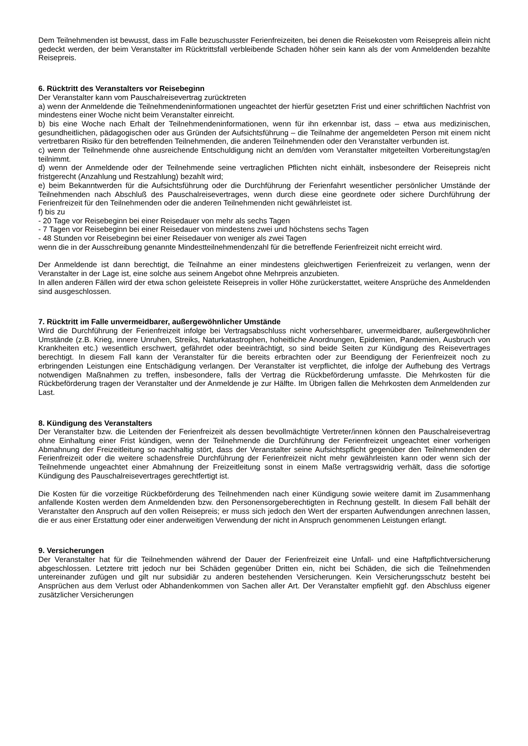Dem Teilnehmenden ist bewusst, dass im Falle bezuschusster Ferienfreizeiten, bei denen die Reisekosten vom Reisepreis allein nicht gedeckt werden, der beim Veranstalter im Rücktrittsfall verbleibende Schaden höher sein kann als der vom Anmeldenden bezahlte Reisepreis.
6. Rücktritt des Veranstalters vor Reisebeginn
Der Veranstalter kann vom Pauschalreisevertrag zurücktreten
a) wenn der Anmeldende die Teilnehmendeninformationen ungeachtet der hierfür gesetzten Frist und einer schriftlichen Nachfrist von mindestens einer Woche nicht beim Veranstalter einreicht.
b) bis eine Woche nach Erhalt der Teilnehmendeninformationen, wenn für ihn erkennbar ist, dass – etwa aus medizinischen, gesundheitlichen, pädagogischen oder aus Gründen der Aufsichtsführung – die Teilnahme der angemeldeten Person mit einem nicht vertretbaren Risiko für den betreffenden Teilnehmenden, die anderen Teilnehmenden oder den Veranstalter verbunden ist.
c) wenn der Teilnehmende ohne ausreichende Entschuldigung nicht an dem/den vom Veranstalter mitgeteilten Vorbereitungstag/en teilnimmt.
d) wenn der Anmeldende oder der Teilnehmende seine vertraglichen Pflichten nicht einhält, insbesondere der Reisepreis nicht fristgerecht (Anzahlung und Restzahlung) bezahlt wird;
e) beim Bekanntwerden für die Aufsichtsführung oder die Durchführung der Ferienfahrt wesentlicher persönlicher Umstände der Teilnehmenden nach Abschluß des Pauschalreisevertrages, wenn durch diese eine geordnete oder sichere Durchführung der Ferienfreizeit für den Teilnehmenden oder die anderen Teilnehmenden nicht gewährleistet ist.
f) bis zu
- 20 Tage vor Reisebeginn bei einer Reisedauer von mehr als sechs Tagen
- 7 Tagen vor Reisebeginn bei einer Reisedauer von mindestens zwei und höchstens sechs Tagen
- 48 Stunden vor Reisebeginn bei einer Reisedauer von weniger als zwei Tagen
wenn die in der Ausschreibung genannte Mindestteilnehmendenzahl für die betreffende Ferienfreizeit nicht erreicht wird.
Der Anmeldende ist dann berechtigt, die Teilnahme an einer mindestens gleichwertigen Ferienfreizeit zu verlangen, wenn der Veranstalter in der Lage ist, eine solche aus seinem Angebot ohne Mehrpreis anzubieten.
In allen anderen Fällen wird der etwa schon geleistete Reisepreis in voller Höhe zurückerstattet, weitere Ansprüche des Anmeldenden sind ausgeschlossen.
7. Rücktritt im Falle unvermeidbarer, außergewöhnlicher Umstände
Wird die Durchführung der Ferienfreizeit infolge bei Vertragsabschluss nicht vorhersehbarer, unvermeidbarer, außergewöhnlicher Umstände (z.B. Krieg, innere Unruhen, Streiks, Naturkatastrophen, hoheitliche Anordnungen, Epidemien, Pandemien, Ausbruch von Krankheiten etc.) wesentlich erschwert, gefährdet oder beeinträchtigt, so sind beide Seiten zur Kündigung des Reisevertrages berechtigt. In diesem Fall kann der Veranstalter für die bereits erbrachten oder zur Beendigung der Ferienfreizeit noch zu erbringenden Leistungen eine Entschädigung verlangen. Der Veranstalter ist verpflichtet, die infolge der Aufhebung des Vertrags notwendigen Maßnahmen zu treffen, insbesondere, falls der Vertrag die Rückbeförderung umfasste. Die Mehrkosten für die Rückbeförderung tragen der Veranstalter und der Anmeldende je zur Hälfte. Im Übrigen fallen die Mehrkosten dem Anmeldenden zur Last.
8. Kündigung des Veranstalters
Der Veranstalter bzw. die Leitenden der Ferienfreizeit als dessen bevollmächtigte Vertreter/innen können den Pauschalreisevertrag ohne Einhaltung einer Frist kündigen, wenn der Teilnehmende die Durchführung der Ferienfreizeit ungeachtet einer vorherigen Abmahnung der Freizeitleitung so nachhaltig stört, dass der Veranstalter seine Aufsichtspflicht gegenüber den Teilnehmenden der Ferienfreizeit oder die weitere schadensfreie Durchführung der Ferienfreizeit nicht mehr gewährleisten kann oder wenn sich der Teilnehmende ungeachtet einer Abmahnung der Freizeitleitung sonst in einem Maße vertragswidrig verhält, dass die sofortige Kündigung des Pauschalreisevertrages gerechtfertigt ist.
Die Kosten für die vorzeitige Rückbeförderung des Teilnehmenden nach einer Kündigung sowie weitere damit im Zusammenhang anfallende Kosten werden dem Anmeldenden bzw. den Personensorgeberechtigten in Rechnung gestellt. In diesem Fall behält der Veranstalter den Anspruch auf den vollen Reisepreis; er muss sich jedoch den Wert der ersparten Aufwendungen anrechnen lassen, die er aus einer Erstattung oder einer anderweitigen Verwendung der nicht in Anspruch genommenen Leistungen erlangt.
9. Versicherungen
Der Veranstalter hat für die Teilnehmenden während der Dauer der Ferienfreizeit eine Unfall- und eine Haftpflichtversicherung abgeschlossen. Letztere tritt jedoch nur bei Schäden gegenüber Dritten ein, nicht bei Schäden, die sich die Teilnehmenden untereinander zufügen und gilt nur subsidiär zu anderen bestehenden Versicherungen. Kein Versicherungsschutz besteht bei Ansprüchen aus dem Verlust oder Abhandenkommen von Sachen aller Art. Der Veranstalter empfiehlt ggf. den Abschluss eigener zusätzlicher Versicherungen